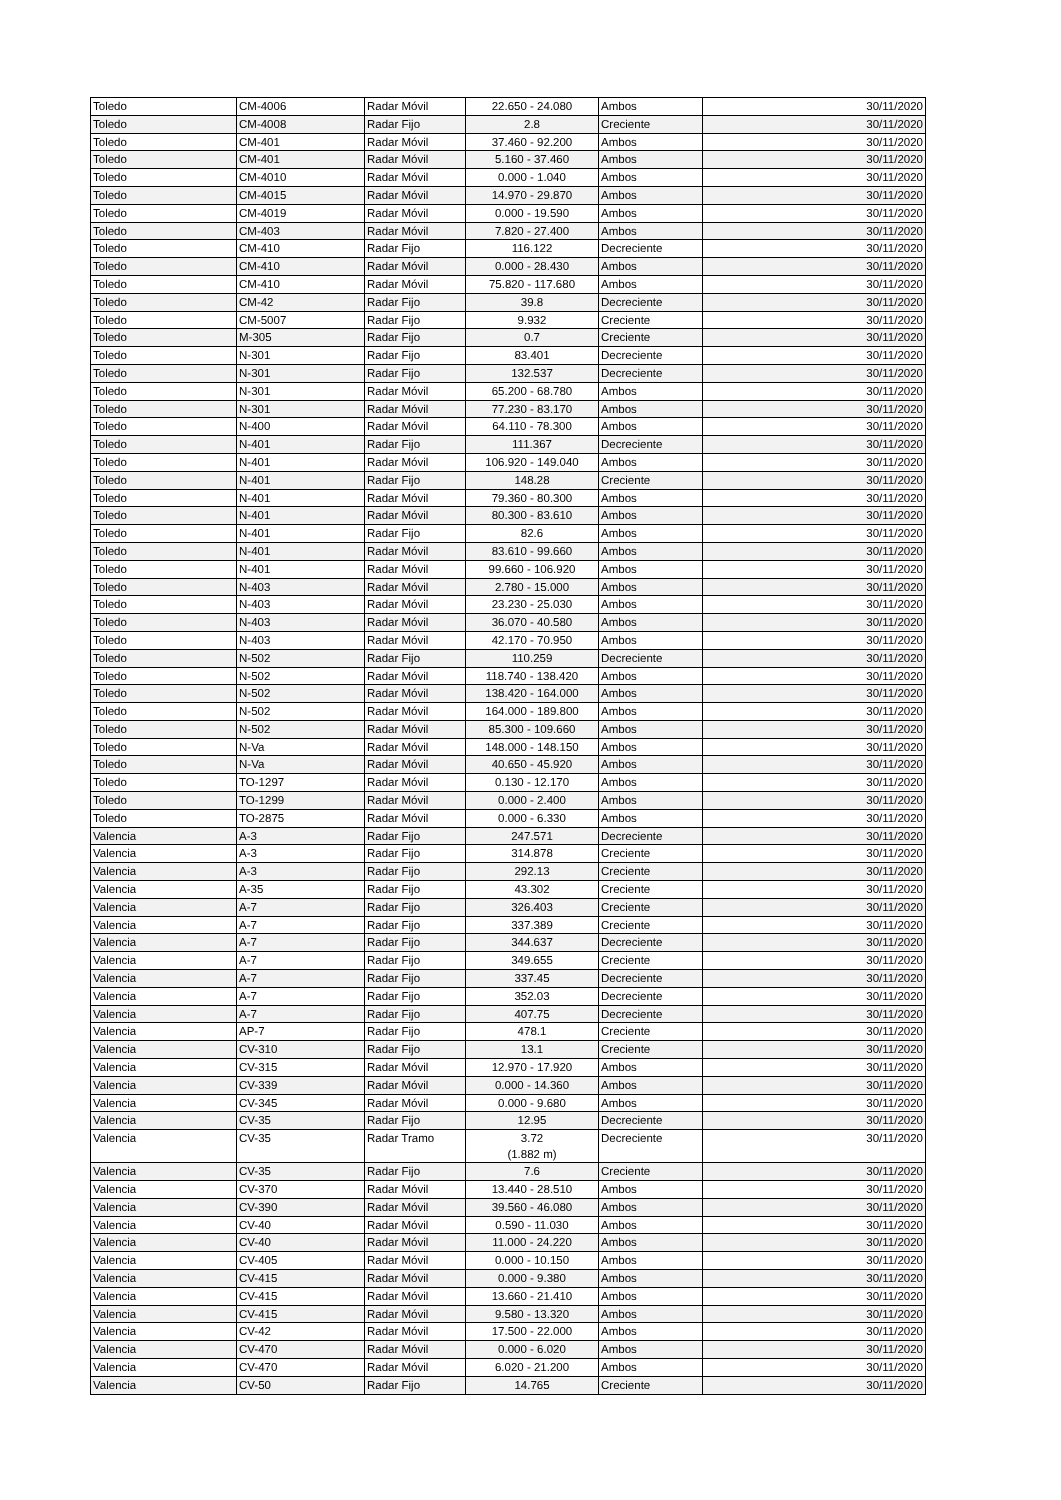| Toledo | CM-4006 | Radar Móvil | 22.650 - 24.080 | Ambos | 30/11/2020 |
| Toledo | CM-4008 | Radar Fijo | 2.8 | Creciente | 30/11/2020 |
| Toledo | CM-401 | Radar Móvil | 37.460 - 92.200 | Ambos | 30/11/2020 |
| Toledo | CM-401 | Radar Móvil | 5.160 - 37.460 | Ambos | 30/11/2020 |
| Toledo | CM-4010 | Radar Móvil | 0.000 - 1.040 | Ambos | 30/11/2020 |
| Toledo | CM-4015 | Radar Móvil | 14.970 - 29.870 | Ambos | 30/11/2020 |
| Toledo | CM-4019 | Radar Móvil | 0.000 - 19.590 | Ambos | 30/11/2020 |
| Toledo | CM-403 | Radar Móvil | 7.820 - 27.400 | Ambos | 30/11/2020 |
| Toledo | CM-410 | Radar Fijo | 116.122 | Decreciente | 30/11/2020 |
| Toledo | CM-410 | Radar Móvil | 0.000 - 28.430 | Ambos | 30/11/2020 |
| Toledo | CM-410 | Radar Móvil | 75.820 - 117.680 | Ambos | 30/11/2020 |
| Toledo | CM-42 | Radar Fijo | 39.8 | Decreciente | 30/11/2020 |
| Toledo | CM-5007 | Radar Fijo | 9.932 | Creciente | 30/11/2020 |
| Toledo | M-305 | Radar Fijo | 0.7 | Creciente | 30/11/2020 |
| Toledo | N-301 | Radar Fijo | 83.401 | Decreciente | 30/11/2020 |
| Toledo | N-301 | Radar Fijo | 132.537 | Decreciente | 30/11/2020 |
| Toledo | N-301 | Radar Móvil | 65.200 - 68.780 | Ambos | 30/11/2020 |
| Toledo | N-301 | Radar Móvil | 77.230 - 83.170 | Ambos | 30/11/2020 |
| Toledo | N-400 | Radar Móvil | 64.110 - 78.300 | Ambos | 30/11/2020 |
| Toledo | N-401 | Radar Fijo | 111.367 | Decreciente | 30/11/2020 |
| Toledo | N-401 | Radar Móvil | 106.920 - 149.040 | Ambos | 30/11/2020 |
| Toledo | N-401 | Radar Fijo | 148.28 | Creciente | 30/11/2020 |
| Toledo | N-401 | Radar Móvil | 79.360 - 80.300 | Ambos | 30/11/2020 |
| Toledo | N-401 | Radar Móvil | 80.300 - 83.610 | Ambos | 30/11/2020 |
| Toledo | N-401 | Radar Fijo | 82.6 | Ambos | 30/11/2020 |
| Toledo | N-401 | Radar Móvil | 83.610 - 99.660 | Ambos | 30/11/2020 |
| Toledo | N-401 | Radar Móvil | 99.660 - 106.920 | Ambos | 30/11/2020 |
| Toledo | N-403 | Radar Móvil | 2.780 - 15.000 | Ambos | 30/11/2020 |
| Toledo | N-403 | Radar Móvil | 23.230 - 25.030 | Ambos | 30/11/2020 |
| Toledo | N-403 | Radar Móvil | 36.070 - 40.580 | Ambos | 30/11/2020 |
| Toledo | N-403 | Radar Móvil | 42.170 - 70.950 | Ambos | 30/11/2020 |
| Toledo | N-502 | Radar Fijo | 110.259 | Decreciente | 30/11/2020 |
| Toledo | N-502 | Radar Móvil | 118.740 - 138.420 | Ambos | 30/11/2020 |
| Toledo | N-502 | Radar Móvil | 138.420 - 164.000 | Ambos | 30/11/2020 |
| Toledo | N-502 | Radar Móvil | 164.000 - 189.800 | Ambos | 30/11/2020 |
| Toledo | N-502 | Radar Móvil | 85.300 - 109.660 | Ambos | 30/11/2020 |
| Toledo | N-Va | Radar Móvil | 148.000 - 148.150 | Ambos | 30/11/2020 |
| Toledo | N-Va | Radar Móvil | 40.650 - 45.920 | Ambos | 30/11/2020 |
| Toledo | TO-1297 | Radar Móvil | 0.130 - 12.170 | Ambos | 30/11/2020 |
| Toledo | TO-1299 | Radar Móvil | 0.000 - 2.400 | Ambos | 30/11/2020 |
| Toledo | TO-2875 | Radar Móvil | 0.000 - 6.330 | Ambos | 30/11/2020 |
| Valencia | A-3 | Radar Fijo | 247.571 | Decreciente | 30/11/2020 |
| Valencia | A-3 | Radar Fijo | 314.878 | Creciente | 30/11/2020 |
| Valencia | A-3 | Radar Fijo | 292.13 | Creciente | 30/11/2020 |
| Valencia | A-35 | Radar Fijo | 43.302 | Creciente | 30/11/2020 |
| Valencia | A-7 | Radar Fijo | 326.403 | Creciente | 30/11/2020 |
| Valencia | A-7 | Radar Fijo | 337.389 | Creciente | 30/11/2020 |
| Valencia | A-7 | Radar Fijo | 344.637 | Decreciente | 30/11/2020 |
| Valencia | A-7 | Radar Fijo | 349.655 | Creciente | 30/11/2020 |
| Valencia | A-7 | Radar Fijo | 337.45 | Decreciente | 30/11/2020 |
| Valencia | A-7 | Radar Fijo | 352.03 | Decreciente | 30/11/2020 |
| Valencia | A-7 | Radar Fijo | 407.75 | Decreciente | 30/11/2020 |
| Valencia | AP-7 | Radar Fijo | 478.1 | Creciente | 30/11/2020 |
| Valencia | CV-310 | Radar Fijo | 13.1 | Creciente | 30/11/2020 |
| Valencia | CV-315 | Radar Móvil | 12.970 - 17.920 | Ambos | 30/11/2020 |
| Valencia | CV-339 | Radar Móvil | 0.000 - 14.360 | Ambos | 30/11/2020 |
| Valencia | CV-345 | Radar Móvil | 0.000 - 9.680 | Ambos | 30/11/2020 |
| Valencia | CV-35 | Radar Fijo | 12.95 | Decreciente | 30/11/2020 |
| Valencia | CV-35 | Radar Tramo | 3.72 (1.882 m) | Decreciente | 30/11/2020 |
| Valencia | CV-35 | Radar Fijo | 7.6 | Creciente | 30/11/2020 |
| Valencia | CV-370 | Radar Móvil | 13.440 - 28.510 | Ambos | 30/11/2020 |
| Valencia | CV-390 | Radar Móvil | 39.560 - 46.080 | Ambos | 30/11/2020 |
| Valencia | CV-40 | Radar Móvil | 0.590 - 11.030 | Ambos | 30/11/2020 |
| Valencia | CV-40 | Radar Móvil | 11.000 - 24.220 | Ambos | 30/11/2020 |
| Valencia | CV-405 | Radar Móvil | 0.000 - 10.150 | Ambos | 30/11/2020 |
| Valencia | CV-415 | Radar Móvil | 0.000 - 9.380 | Ambos | 30/11/2020 |
| Valencia | CV-415 | Radar Móvil | 13.660 - 21.410 | Ambos | 30/11/2020 |
| Valencia | CV-415 | Radar Móvil | 9.580 - 13.320 | Ambos | 30/11/2020 |
| Valencia | CV-42 | Radar Móvil | 17.500 - 22.000 | Ambos | 30/11/2020 |
| Valencia | CV-470 | Radar Móvil | 0.000 - 6.020 | Ambos | 30/11/2020 |
| Valencia | CV-470 | Radar Móvil | 6.020 - 21.200 | Ambos | 30/11/2020 |
| Valencia | CV-50 | Radar Fijo | 14.765 | Creciente | 30/11/2020 |